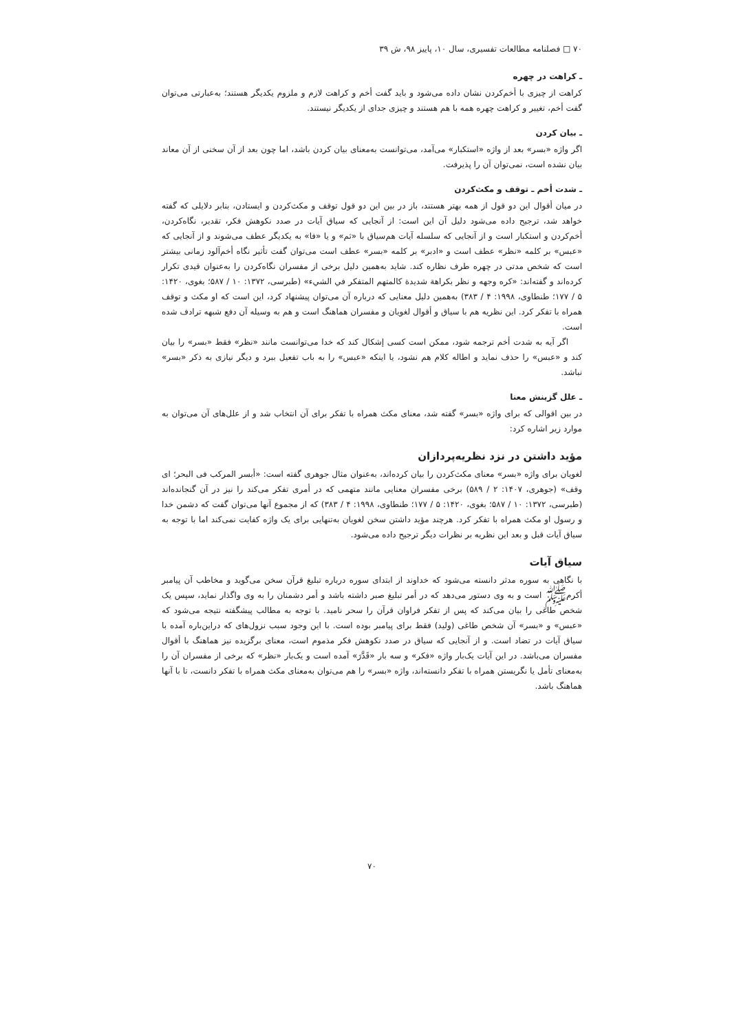۷۰ □ فصلنامه مطالعات تفسیری، سال ۱۰، پاییز ۹۸، ش ۳۹
ـ کراهت در چهره
کراهت از چیزی با أخم‌کردن نشان داده می‌شود و باید گفت أخم و کراهت لازم و ملزوم یکدیگر هستند؛ به‌عبارتی می‌توان گفت أخم، تغییر و کراهت چهره همه با هم هستند و چیزی جدای از یکدیگر نیستند.
ـ بیان کردن
اگر واژه «بسر» بعد از واژه «استکبار» می‌آمد، می‌توانست به‌معنای بیان کردن باشد، اما چون بعد از آن سخنی از آن معاند بیان نشده است، نمی‌توان آن را پذیرفت.
ـ شدت أخم ـ توقف و مکث‌کردن
در میان أقوال این دو قول از همه بهتر هستند، باز در بین این دو قول توقف و مکث‌کردن و ایستادن، بنابر دلایلی که گفته خواهد شد، ترجیح داده می‌شود دلیل آن این است: از آنجایی که سیاق آیات در صدد نکوهش فکر، تقدیر، نگاه‌کردن، أخم‌کردن و استکبار است و از آنجایی که سلسله آیات هم‌سیاق با «ثم» و یا «فا» به یکدیگر عطف می‌شوند و از آنجایی که «عبس» بر کلمه «نظر» عطف است و «ادبر» بر کلمه «بسر» عطف است می‌توان گفت تأثیر نگاه أخم‌آلود زمانی بیشتر است که شخص مدتی در چهره طرف نظاره کند. شاید به‌همین دلیل برخی از مفسران نگاه‌کردن را به‌عنوان قیدی تکرار کرده‌اند و گفته‌اند: «کره وجهه و نظر بکراهة شدیدة کالمتهم المتفکر في الشيء» (طبرسی، ۱۳۷۲: ۱۰ / ۵۸۷؛ بغوی، ۱۴۲۰: ۵ / ۱۷۷؛ طنطاوی، ۱۹۹۸: ۴ / ۳۸۳) به‌همین دلیل معنایی که درباره آن می‌توان پیشنهاد کرد، این است که او مکث و توقف همراه با تفکر کرد. این نظریه هم با سیاق و أقوال لغویان و مفسران هماهنگ است و هم به وسیله آن دفع شبهه ترادف شده است.
اگر آیه به شدت أخم ترجمه شود، ممکن است کسی إشکال کند که خدا می‌توانست مانند «نظر» فقط «بسر» را بیان کند و «عبس» را حذف نماید و اطاله کلام هم نشود، یا اینکه «عبس» را به باب تفعیل ببرد و دیگر نیازی به ذکر «بسر» نباشد.
ـ علل گزینش معنا
در بین اقوالی که برای واژه «بسر» گفته شد، معنای مکث همراه با تفکر برای آن انتخاب شد و از علل‌های آن می‌توان به موارد زیر اشاره کرد:
مؤید داشتن در نزد نظریه‌پردازان
لغویان برای واژه «بسر» معنای مکث‌کردن را بیان کرده‌اند، به‌عنوان مثال جوهری گفته است: «أبسر المرکب فی البحر؛ ای وقف» (جوهری، ۱۴۰۷: ۲ / ۵۸۹) برخی مفسران معنایی مانند متهمی که در أمری تفکر می‌کند را نیز در آن گنجانده‌اند (طبرسی، ۱۳۷۲: ۱۰ / ۵۸۷؛ بغوی، ۱۴۲۰: ۵ / ۱۷۷؛ طنطاوی، ۱۹۹۸: ۴ / ۳۸۳) که از مجموع آنها می‌توان گفت که دشمن خدا و رسول او مکث همراه با تفکر کرد. هرچند مؤید داشتن سخن لغویان به‌تنهایی برای یک واژه کفایت نمی‌کند اما با توجه به سیاق آیات قبل و بعد این نظریه بر نظرات دیگر ترجیح داده می‌شود.
سیاق آیات
با نگاهی به سوره مدثر دانسته می‌شود که خداوند از ابتدای سوره درباره تبلیغ قرآن سخن می‌گوید و مخاطب آن پیامبر أکرم‌ﷺ است و به وی دستور می‌دهد که در أمر تبلیغ صبر داشته باشد و أمر دشمنان را به وی واگذار نماید، سپس یک شخص طاغی را بیان می‌کند که پس از تفکر فراوان قرآن را سحر نامید. با توجه به مطالب پیشگفته نتیجه می‌شود که «عبس» و «بسر» آن شخص طاغی (ولید) فقط برای پیامبر بوده است. با این وجود سبب نزول‌های که دراین‌باره آمده با سیاق آیات در تضاد است. و از آنجایی که سیاق در صدد نکوهش فکر مذموم است، معنای برگزیده نیز هماهنگ با أقوال مفسران می‌باشد. در این آیات یک‌بار واژه «فکر» و سه بار «قَدَّرَ» آمده است و یک‌بار «نظر» که برخی از مفسران آن را به‌معنای تأمل یا نگریستن همراه با تفکر دانسته‌اند، واژه «بسر» را هم می‌توان به‌معنای مکث همراه با تفکر دانست، تا با آنها هماهنگ باشد.
۷۰